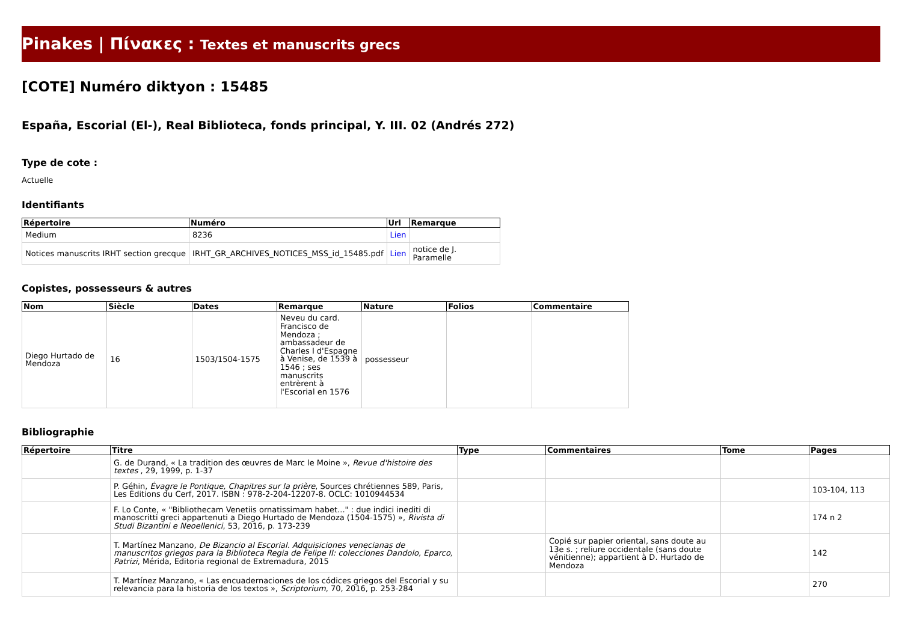Pinakes | Πίνακες : Textes et manuscrits grecs
[COTE] Numéro diktyon : 15485
España, Escorial (El-), Real Biblioteca, fonds principal, Y. III. 02 (Andrés 272)
Type de cote :
Actuelle
Identifiants
| Répertoire | Numéro | Url | Remarque |
| --- | --- | --- | --- |
| Medium | 8236 | Lien | |
| Notices manuscrits IRHT section grecque | IRHT_GR_ARCHIVES_NOTICES_MSS_id_15485.pdf | Lien | notice de J. Paramelle |
Copistes, possesseurs & autres
| Nom | Siècle | Dates | Remarque | Nature | Folios | Commentaire |
| --- | --- | --- | --- | --- | --- | --- |
| Diego Hurtado de Mendoza | 16 | 1503/1504-1575 | Neveu du card. Francisco de Mendoza ; ambassadeur de Charles I d'Espagne à Venise, de 1539 à 1546 ; ses manuscrits entrèrent à l'Escorial en 1576 | possesseur | | |
Bibliographie
| Répertoire | Titre | Type | Commentaires | Tome | Pages |
| --- | --- | --- | --- | --- | --- |
| | G. de Durand, « La tradition des œuvres de Marc le Moine », Revue d'histoire des textes , 29, 1999, p. 1-37 | | | | |
| | P. Géhin, Évagre le Pontique, Chapitres sur la prière , Sources chrétiennes 589, Paris, Les Éditions du Cerf, 2017. ISBN : 978-2-204-12207-8. OCLC: 1010944534 | | | | 103-104, 113 |
| | F. Lo Conte, « "Bibliothecam Venetiis ornatissimam habet..." : due indici inediti di manoscritti greci appartenuti a Diego Hurtado de Mendoza (1504-1575) », Rivista di Studi Bizantini e Neoellenici , 53, 2016, p. 173-239 | | | | 174 n 2 |
| | T. Martínez Manzano, De Bizancio al Escorial. Adquisiciones venecianas de manuscritos griegos para la Biblioteca Regia de Felipe II: colecciones Dandolo, Eparco, Patrizi , Mérida, Editoria regional de Extremadura, 2015 | | Copié sur papier oriental, sans doute au 13e s. ; reliure occidentale (sans doute vénitienne); appartient à D. Hurtado de Mendoza | | 142 |
| | T. Martínez Manzano, « Las encuadernaciones de los códices griegos del Escorial y su relevancia para la historia de los textos », Scriptorium , 70, 2016, p. 253-284 | | | | 270 |